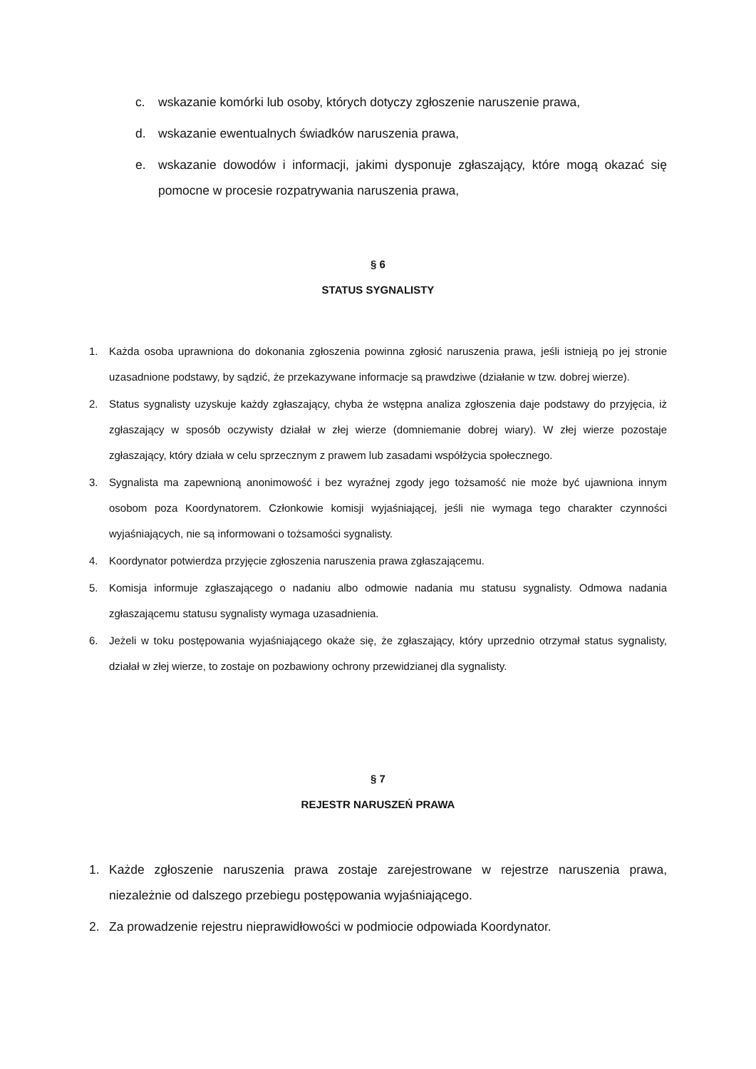c. wskazanie komórki lub osoby, których dotyczy zgłoszenie naruszenie prawa,
d. wskazanie ewentualnych świadków naruszenia prawa,
e. wskazanie dowodów i informacji, jakimi dysponuje zgłaszający, które mogą okazać się pomocne w procesie rozpatrywania naruszenia prawa,
§ 6
STATUS SYGNALISTY
1. Każda osoba uprawniona do dokonania zgłoszenia powinna zgłosić naruszenia prawa, jeśli istnieją po jej stronie uzasadnione podstawy, by sądzić, że przekazywane informacje są prawdziwe (działanie w tzw. dobrej wierze).
2. Status sygnalisty uzyskuje każdy zgłaszający, chyba że wstępna analiza zgłoszenia daje podstawy do przyjęcia, iż zgłaszający w sposób oczywisty działał w złej wierze (domniemanie dobrej wiary). W złej wierze pozostaje zgłaszający, który działa w celu sprzecznym z prawem lub zasadami współżycia społecznego.
3. Sygnalista ma zapewnioną anonimowość i bez wyraźnej zgody jego tożsamość nie może być ujawniona innym osobom poza Koordynatorem. Członkowie komisji wyjaśniającej, jeśli nie wymaga tego charakter czynności wyjaśniających, nie są informowani o tożsamości sygnalisty.
4. Koordynator potwierdza przyjęcie zgłoszenia naruszenia prawa zgłaszającemu.
5. Komisja informuje zgłaszającego o nadaniu albo odmowie nadania mu statusu sygnalisty. Odmowa nadania zgłaszającemu statusu sygnalisty wymaga uzasadnienia.
6. Jeżeli w toku postępowania wyjaśniającego okaże się, że zgłaszający, który uprzednio otrzymał status sygnalisty, działał w złej wierze, to zostaje on pozbawiony ochrony przewidzianej dla sygnalisty.
§ 7
REJESTR NARUSZEŃ PRAWA
1. Każde zgłoszenie naruszenia prawa zostaje zarejestrowane w rejestrze naruszenia prawa, niezależnie od dalszego przebiegu postępowania wyjaśniającego.
2. Za prowadzenie rejestru nieprawidłowości w podmiocie odpowiada Koordynator.